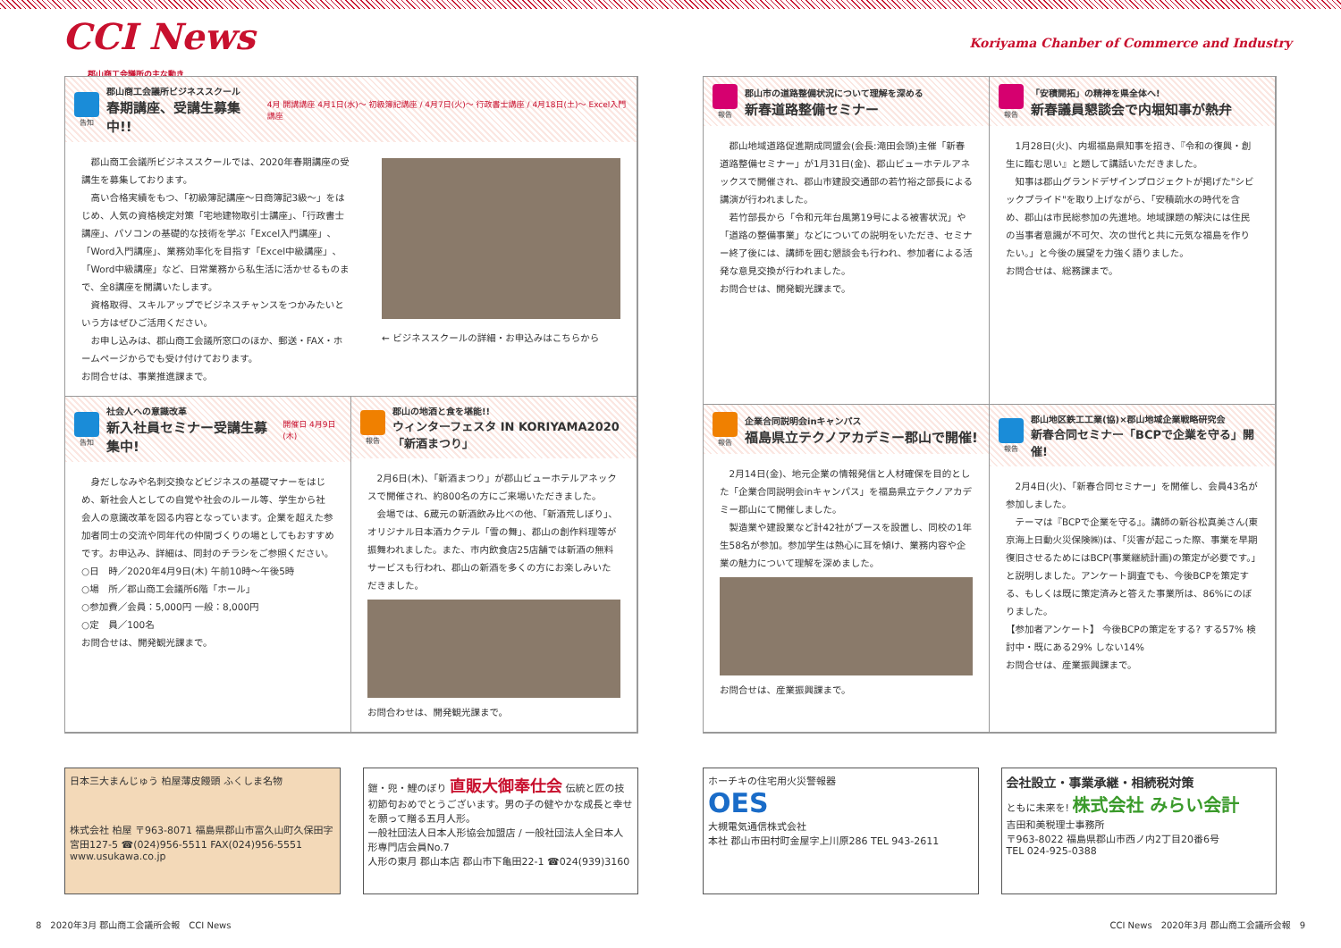CCI News
郡山商工会議所の主な動き
Koriyama Chanber of Commerce and Industry
告知
郡山商工会議所ビジネススクール
春期講座、受講生募集中!!
4月 開講講座 4月1日(水)〜 初級簿記講座 / 4月7日(火)〜 行政書士講座 / 4月18日(土)〜 Excel入門講座
　郡山商工会議所ビジネススクールでは、2020年春期講座の受講生を募集しております。
　高い合格実績をもつ、「初級簿記講座〜日商簿記3級〜」をはじめ、人気の資格検定対策「宅地建物取引士講座」、「行政書士講座」、パソコンの基礎的な技術を学ぶ「Excel入門講座」、「Word入門講座」、業務効率化を目指す「Excel中級講座」、「Word中級講座」など、日常業務から私生活に活かせるものまで、全8講座を開講いたします。
　資格取得、スキルアップでビジネスチャンスをつかみたいという方はぜひご活用ください。
　お申し込みは、郡山商工会議所窓口のほか、郵送・FAX・ホームページからでも受け付けております。
お問合せは、事業推進課まで。
← ビジネススクールの詳細・お申込みはこちらから
告知
社会人への意識改革
新入社員セミナー受講生募集中!
開催日 4月9日(木)
　身だしなみや名刺交換などビジネスの基礎マナーをはじめ、新社会人としての自覚や社会のルール等、学生から社会人の意識改革を図る内容となっています。企業を超えた参加者同士の交流や同年代の仲間づくりの場としてもおすすめです。お申込み、詳細は、同封のチラシをご参照ください。
○日　時／2020年4月9日(木) 午前10時〜午後5時
○場　所／郡山商工会議所6階「ホール」
○参加費／会員：5,000円 一般：8,000円
○定　員／100名
お問合せは、開発観光課まで。
報告
郡山の地酒と食を堪能!!
ウィンターフェスタ IN KORIYAMA2020「新酒まつり」
　2月6日(木)、「新酒まつり」が郡山ビューホテルアネックスで開催され、約800名の方にご来場いただきました。
　会場では、6蔵元の新酒飲み比べの他、「新酒荒しぼり」、オリジナル日本酒カクテル「雪の舞」、郡山の創作料理等が振舞われました。また、市内飲食店25店舗では新酒の無料サービスも行われ、郡山の新酒を多くの方にお楽しみいただきました。
お問合わせは、開発観光課まで。
報告
郡山市の道路整備状況について理解を深める
新春道路整備セミナー
　郡山地域道路促進期成同盟会(会長:滝田会頭)主催「新春道路整備セミナー」が1月31日(金)、郡山ビューホテルアネックスで開催され、郡山市建設交通部の若竹裕之部長による講演が行われました。
　若竹部長から「令和元年台風第19号による被害状況」や「道路の整備事業」などについての説明をいただき、セミナー終了後には、講師を囲む懇談会も行われ、参加者による活発な意見交換が行われました。
お問合せは、開発観光課まで。
報告
「安積開拓」の精神を県全体へ!
新春議員懇談会で内堀知事が熱弁
　1月28日(火)、内堀福島県知事を招き、『令和の復興・創生に臨む思い』と題して講話いただきました。
　知事は郡山グランドデザインプロジェクトが掲げた"シビックプライド"を取り上げながら、「安積疏水の時代を含め、郡山は市民総参加の先進地。地域課題の解決には住民の当事者意識が不可欠、次の世代と共に元気な福島を作りたい。」と今後の展望を力強く語りました。
お問合せは、総務課まで。
報告
企業合同説明会inキャンパス
福島県立テクノアカデミー郡山で開催!
　2月14日(金)、地元企業の情報発信と人材確保を目的とした「企業合同説明会inキャンパス」を福島県立テクノアカデミー郡山にて開催しました。
　製造業や建設業など計42社がブースを設置し、同校の1年生58名が参加。参加学生は熱心に耳を傾け、業務内容や企業の魅力について理解を深めました。
お問合せは、産業振興課まで。
報告
郡山地区鉄工工業(協)×郡山地域企業戦略研究会
新春合同セミナー「BCPで企業を守る」開催!
　2月4日(火)、「新春合同セミナー」を開催し、会員43名が参加しました。
　テーマは『BCPで企業を守る』。講師の新谷松真美さん(東京海上日動火災保険㈱)は、「災害が起こった際、事業を早期復旧させるためにはBCP(事業継続計画)の策定が必要です。」と説明しました。アンケート調査でも、今後BCPを策定する、もしくは既に策定済みと答えた事業所は、86%にのぼりました。
【参加者アンケート】 今後BCPの策定をする? する57% 検討中・既にある29% しない14%
お問合せは、産業振興課まで。
日本三大まんじゅう 柏屋薄皮饅頭 ふくしま名物
株式会社 柏屋 〒963-8071 福島県郡山市富久山町久保田字宮田127-5 ☎(024)956-5511 FAX(024)956-5551 www.usukawa.co.jp
鎧・兜・鯉のぼり 直販大御奉仕会 伝統と匠の技
初節句おめでとうございます。男の子の健やかな成長と幸せを願って贈る五月人形。
一般社団法人日本人形協会加盟店 / 一般社団法人全日本人形専門店会員No.7
人形の東月 郡山本店 郡山市下亀田22-1 ☎024(939)3160
ホーチキの住宅用火災警報器
OES
大槻電気通信株式会社
本社 郡山市田村町金屋字上川原286 TEL 943-2611
会社設立・事業承継・相続税対策
ともに未来を! 株式会社 みらい会計
吉田和美税理士事務所
〒963-8022 福島県郡山市西ノ内2丁目20番6号
TEL 024-925-0388
8　2020年3月 郡山商工会議所会報　CCI News CCI News　2020年3月 郡山商工会議所会報　9